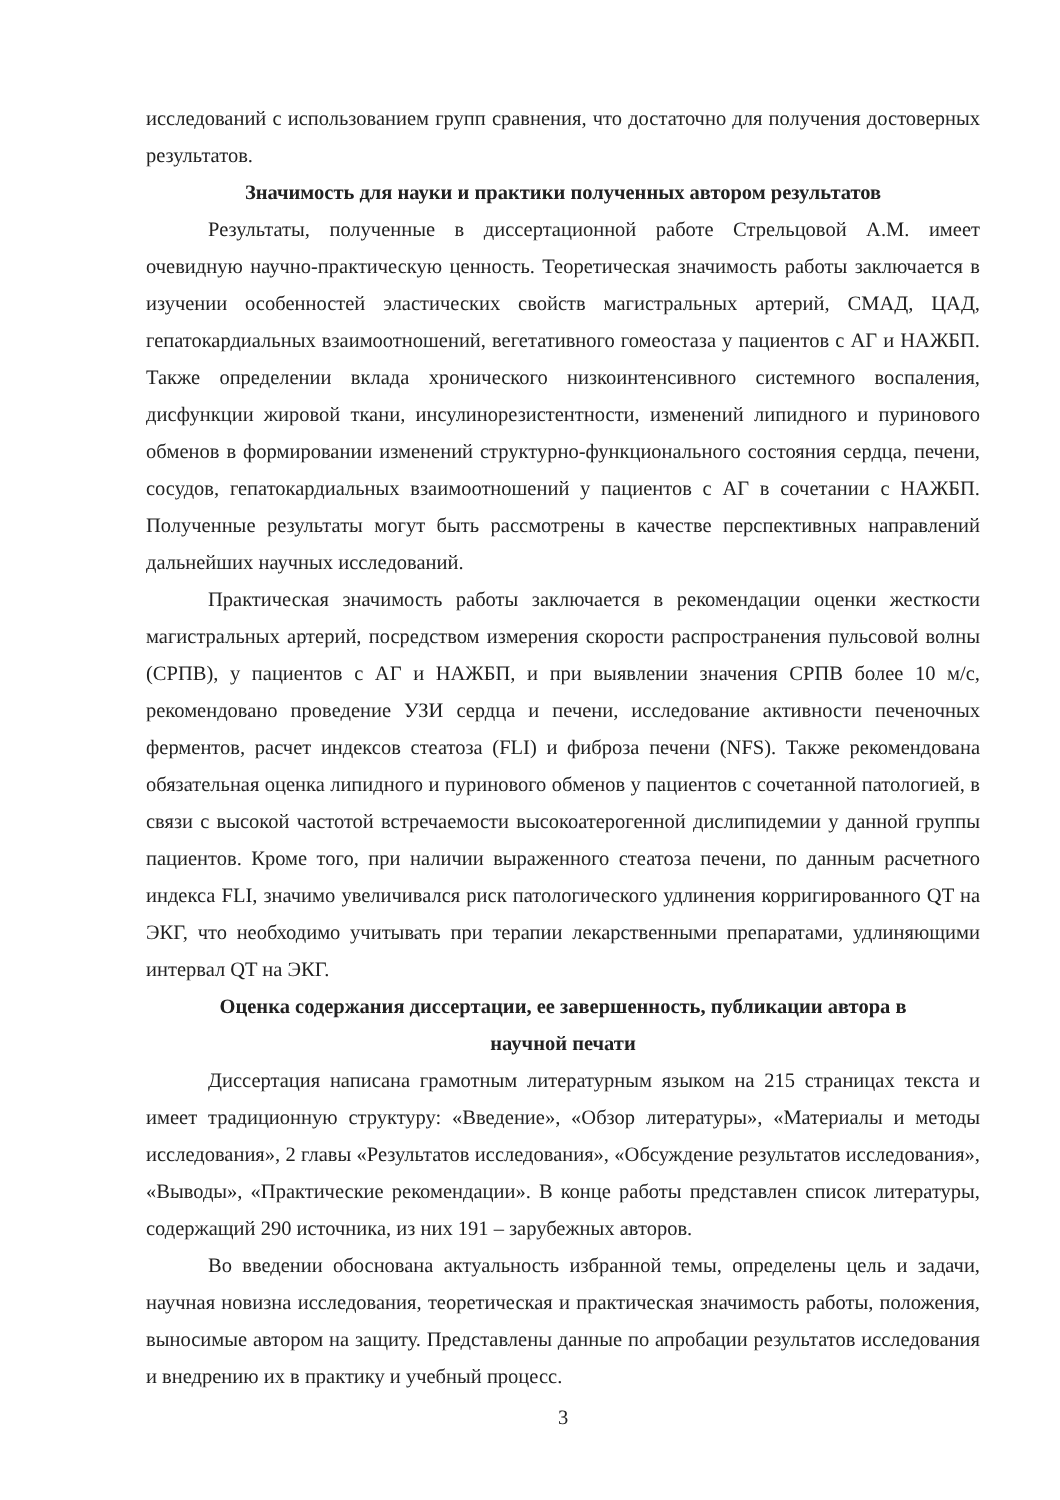исследований с использованием групп сравнения, что достаточно для получения достоверных результатов.
Значимость для науки и практики полученных автором результатов
Результаты, полученные в диссертационной работе Стрельцовой А.М. имеет очевидную научно-практическую ценность. Теоретическая значимость работы заключается в изучении особенностей эластических свойств магистральных артерий, СМАД, ЦАД, гепатокардиальных взаимоотношений, вегетативного гомеостаза у пациентов с АГ и НАЖБП. Также определении вклада хронического низкоинтенсивного системного воспаления, дисфункции жировой ткани, инсулинорезистентности, изменений липидного и пуринового обменов в формировании изменений структурно-функционального состояния сердца, печени, сосудов, гепатокардиальных взаимоотношений у пациентов с АГ в сочетании с НАЖБП. Полученные результаты могут быть рассмотрены в качестве перспективных направлений дальнейших научных исследований.
Практическая значимость работы заключается в рекомендации оценки жесткости магистральных артерий, посредством измерения скорости распространения пульсовой волны (СРПВ), у пациентов с АГ и НАЖБП, и при выявлении значения СРПВ более 10 м/с, рекомендовано проведение УЗИ сердца и печени, исследование активности печеночных ферментов, расчет индексов стеатоза (FLI) и фиброза печени (NFS). Также рекомендована обязательная оценка липидного и пуринового обменов у пациентов с сочетанной патологией, в связи с высокой частотой встречаемости высокоатерогенной дислипидемии у данной группы пациентов. Кроме того, при наличии выраженного стеатоза печени, по данным расчетного индекса FLI, значимо увеличивался риск патологического удлинения корригированного QT на ЭКГ, что необходимо учитывать при терапии лекарственными препаратами, удлиняющими интервал QT на ЭКГ.
Оценка содержания диссертации, ее завершенность, публикации автора в
научной печати
Диссертация написана грамотным литературным языком на 215 страницах текста и имеет традиционную структуру: «Введение», «Обзор литературы», «Материалы и методы исследования», 2 главы «Результатов исследования», «Обсуждение результатов исследования», «Выводы», «Практические рекомендации». В конце работы представлен список литературы, содержащий 290 источника, из них 191 – зарубежных авторов.
Во введении обоснована актуальность избранной темы, определены цель и задачи, научная новизна исследования, теоретическая и практическая значимость работы, положения, выносимые автором на защиту. Представлены данные по апробации результатов исследования и внедрению их в практику и учебный процесс.
3